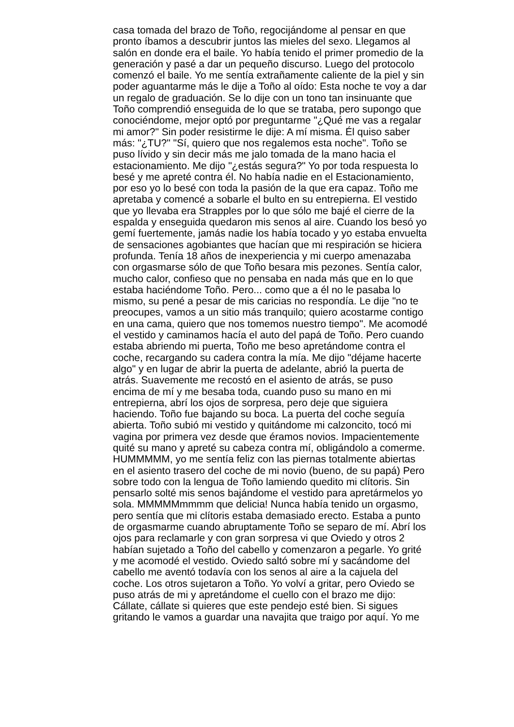casa tomada del brazo de Toño, regocijándome al pensar en que
pronto íbamos a descubrir juntos las mieles del sexo. Llegamos al
salón en donde era el baile. Yo había tenido el primer promedio de la
generación y pasé a dar un pequeño discurso. Luego del protocolo
comenzó el baile. Yo me sentía extrañamente caliente de la piel y sin
poder aguantarme más le dije a Toño al oído: Esta noche te voy a dar
un regalo de graduación. Se lo dije con un tono tan insinuante que
Toño comprendió enseguida de lo que se trataba, pero supongo que
conociéndome, mejor optó por preguntarme "¿Qué me vas a regalar
mi amor?" Sin poder resistirme le dije: A mí misma. Él quiso saber
más: "¿TU?" "Sí, quiero que nos regalemos esta noche". Toño se
puso lívido y sin decir más me jalo tomada de la mano hacia el
estacionamiento. Me dijo "¿estás segura?" Yo por toda respuesta lo
besé y me apreté contra él. No había nadie en el Estacionamiento,
por eso yo lo besé con toda la pasión de la que era capaz. Toño me
apretaba y comencé a sobarle el bulto en su entrepierna. El vestido
que yo llevaba era Strapples por lo que sólo me bajé el cierre de la
espalda y enseguida quedaron mis senos al aire. Cuando los besó yo
gemí fuertemente, jamás nadie los había tocado y yo estaba envuelta
de sensaciones agobiantes que hacían que mi respiración se hiciera
profunda. Tenía 18 años de inexperiencia y mi cuerpo amenazaba
con orgasmarse sólo de que Toño besara mis pezones. Sentía calor,
mucho calor, confieso que no pensaba en nada más que en lo que
estaba haciéndome Toño. Pero... como que a él no le pasaba lo
mismo, su pené a pesar de mis caricias no respondía. Le dije "no te
preocupes, vamos a un sitio más tranquilo; quiero acostarme contigo
en una cama, quiero que nos tomemos nuestro tiempo". Me acomodé
el vestido y caminamos hacía el auto del papá de Toño. Pero cuando
estaba abriendo mi puerta, Toño me beso apretándome contra el
coche, recargando su cadera contra la mía. Me dijo "déjame hacerte
algo" y en lugar de abrir la puerta de adelante, abrió la puerta de
atrás. Suavemente me recostó en el asiento de atrás, se puso
encima de mí y me besaba toda, cuando puso su mano en mi
entrepierna, abrí los ojos de sorpresa, pero deje que siguiera
haciendo. Toño fue bajando su boca. La puerta del coche seguía
abierta. Toño subió mi vestido y quitándome mi calzoncito, tocó mi
vagina por primera vez desde que éramos novios. Impacientemente
quité su mano y apreté su cabeza contra mí, obligándolo a comerme.
HUMMMMM, yo me sentía feliz con las piernas totalmente abiertas
en el asiento trasero del coche de mi novio (bueno, de su papá) Pero
sobre todo con la lengua de Toño lamiendo quedito mi clítoris. Sin
pensarlo solté mis senos bajándome el vestido para apretármelos yo
sola. MMMMMmmmm que delicia! Nunca había tenido un orgasmo,
pero sentía que mi clítoris estaba demasiado erecto. Estaba a punto
de orgasmarme cuando abruptamente Toño se separo de mí. Abrí los
ojos para reclamarle y con gran sorpresa vi que Oviedo y otros 2
habían sujetado a Toño del cabello y comenzaron a pegarle. Yo grité
y me acomodé el vestido. Oviedo saltó sobre mí y sacándome del
cabello me aventó todavía con los senos al aire a la cajuela del
coche. Los otros sujetaron a Toño. Yo volví a gritar, pero Oviedo se
puso atrás de mi y apretándome el cuello con el brazo me dijo:
Cállate, cállate si quieres que este pendejo esté bien. Si sigues
gritando le vamos a guardar una navajita que traigo por aquí. Yo me